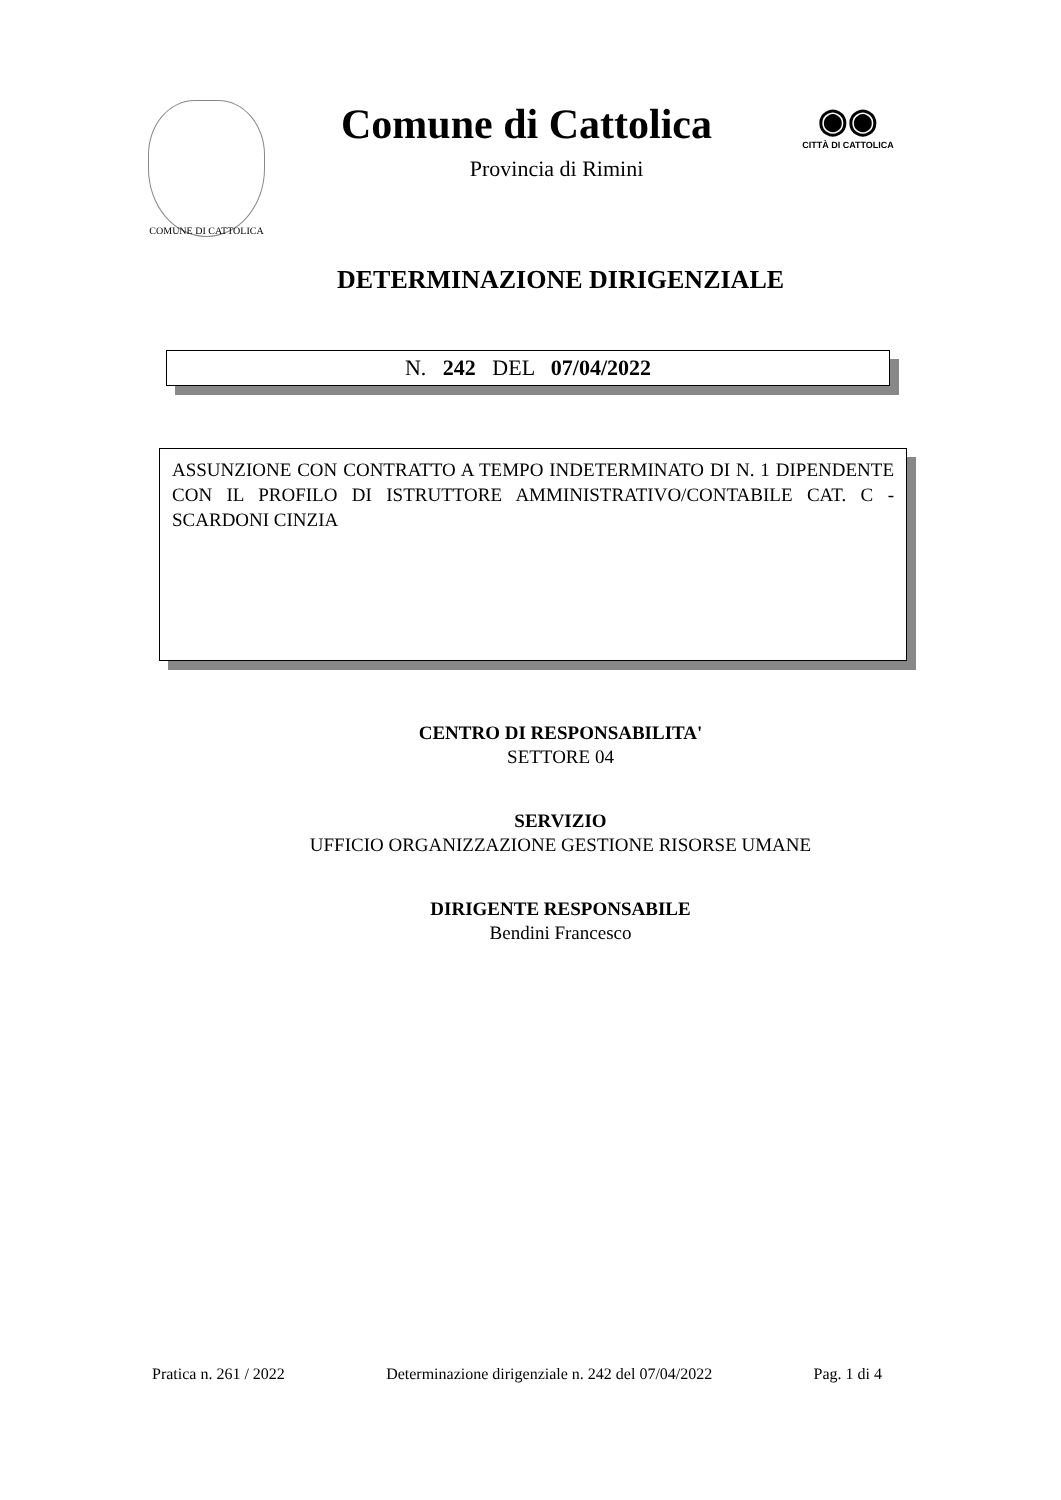COMUNE DI CATTOLICA
Comune di Cattolica
Provincia di Rimini
◉◉
CITTÀ DI CATTOLICA
DETERMINAZIONE DIRIGENZIALE
N. 242 DEL 07/04/2022
ASSUNZIONE CON CONTRATTO A TEMPO INDETERMINATO DI N. 1 DIPENDENTE CON IL PROFILO DI ISTRUTTORE AMMINISTRATIVO/CONTABILE CAT. C - SCARDONI CINZIA
CENTRO DI RESPONSABILITA'
SETTORE 04
SERVIZIO
UFFICIO ORGANIZZAZIONE GESTIONE RISORSE UMANE
DIRIGENTE RESPONSABILE
Bendini Francesco
Pratica n. 261 / 2022 Determinazione dirigenziale n. 242 del 07/04/2022 Pag. 1 di 4